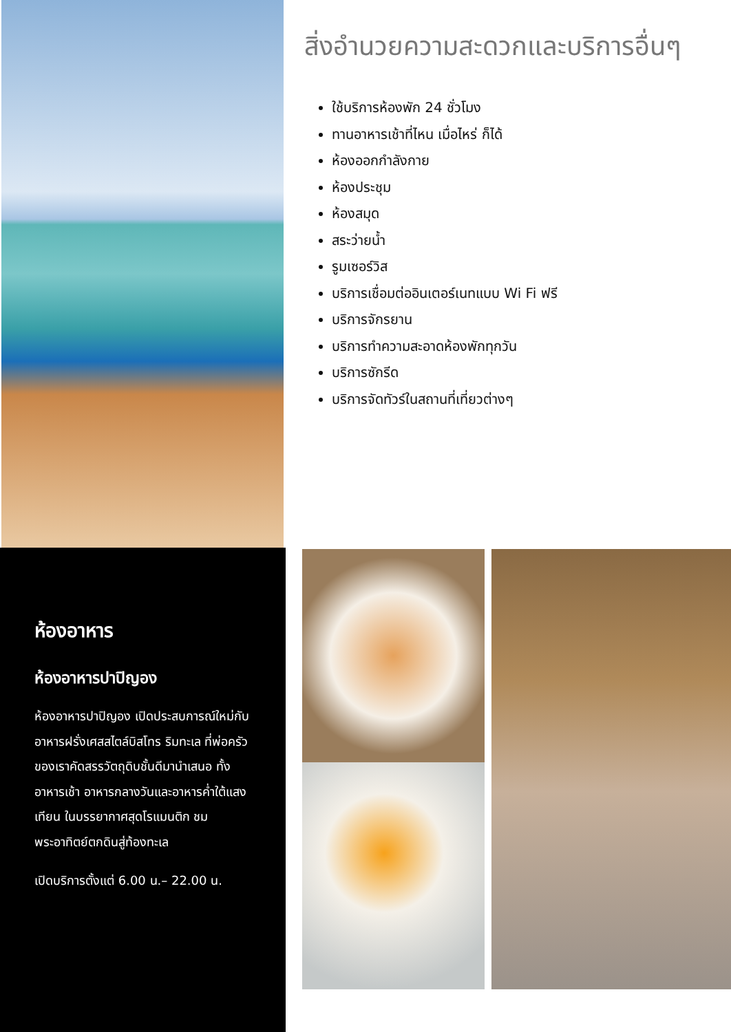สิ่งอำนวยความสะดวกและบริการอื่นๆ
ใช้บริการห้องพัก 24 ชั่วโมง
ทานอาหารเช้าที่ไหน เมื่อไหร่ ก็ได้
ห้องออกกำลังกาย
ห้องประชุม
ห้องสมุด
สระว่ายน้ำ
รูมเซอร์วิส
บริการเชื่อมต่ออินเตอร์เนทแบบ Wi Fi ฟรี
บริการจักรยาน
บริการทำความสะอาดห้องพักทุกวัน
บริการซักรีด
บริการจัดทัวร์ในสถานที่เที่ยวต่างๆ
ห้องอาหาร
ห้องอาหารปาปิญอง
ห้องอาหารปาปิญอง เปิดประสบการณ์ใหม่กับอาหารฝรั่งเศสสไตล์บิสโทร ริมทะเล ที่พ่อครัวของเราคัดสรรวัตถุดิบชั้นดีมานำเสนอ ทั้งอาหารเช้า อาหารกลางวันและอาหารค่ำใต้แสงเทียน ในบรรยากาศสุดโรแมนติก ชมพระอาทิตย์ตกดินสู่ท้องทะเล
เปิดบริการตั้งแต่ 6.00 น.– 22.00 น.